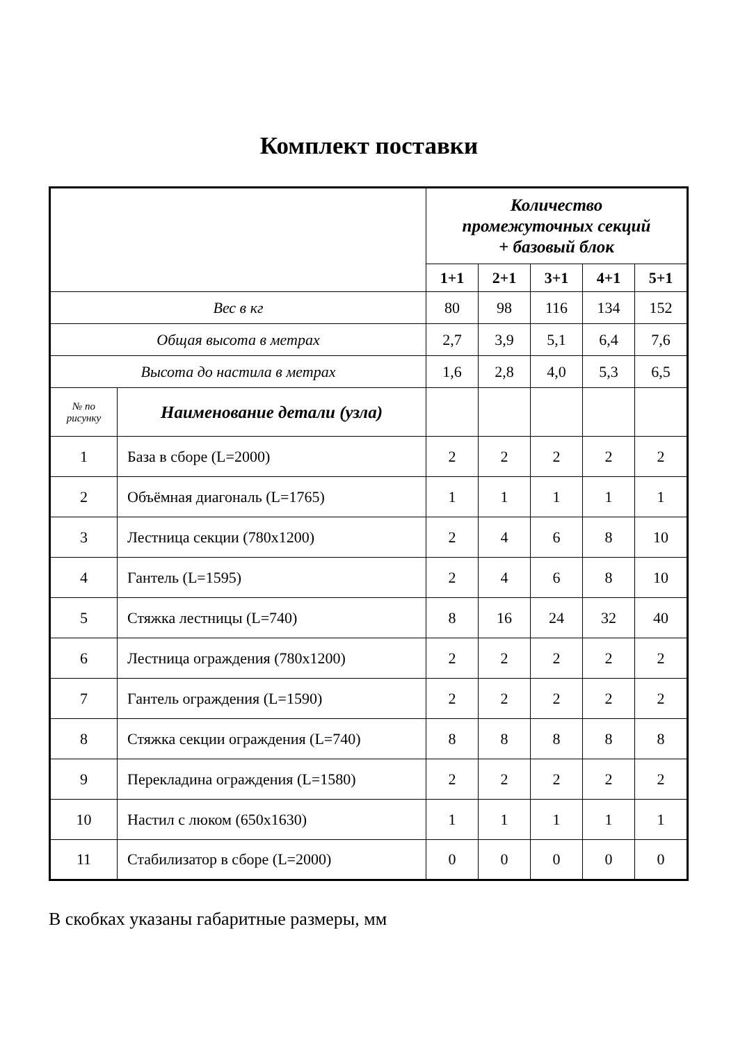Комплект поставки
| | | Количество промежуточных секций + базовый блок | | | | |
| | | 1+1 | 2+1 | 3+1 | 4+1 | 5+1 |
| Вес в кг | | 80 | 98 | 116 | 134 | 152 |
| Общая высота в метрах | | 2,7 | 3,9 | 5,1 | 6,4 | 7,6 |
| Высота до настила в метрах | | 1,6 | 2,8 | 4,0 | 5,3 | 6,5 |
| № по рисунку | Наименование детали (узла) | | | | | |
| 1 | База в сборе (L=2000) | 2 | 2 | 2 | 2 | 2 |
| 2 | Объёмная диагональ (L=1765) | 1 | 1 | 1 | 1 | 1 |
| 3 | Лестница секции (780x1200) | 2 | 4 | 6 | 8 | 10 |
| 4 | Гантель (L=1595) | 2 | 4 | 6 | 8 | 10 |
| 5 | Стяжка лестницы (L=740) | 8 | 16 | 24 | 32 | 40 |
| 6 | Лестница ограждения (780x1200) | 2 | 2 | 2 | 2 | 2 |
| 7 | Гантель ограждения (L=1590) | 2 | 2 | 2 | 2 | 2 |
| 8 | Стяжка секции ограждения (L=740) | 8 | 8 | 8 | 8 | 8 |
| 9 | Перекладина ограждения (L=1580) | 2 | 2 | 2 | 2 | 2 |
| 10 | Настил с люком (650x1630) | 1 | 1 | 1 | 1 | 1 |
| 11 | Стабилизатор в сборе (L=2000) | 0 | 0 | 0 | 0 | 0 |
В скобках указаны габаритные размеры, мм